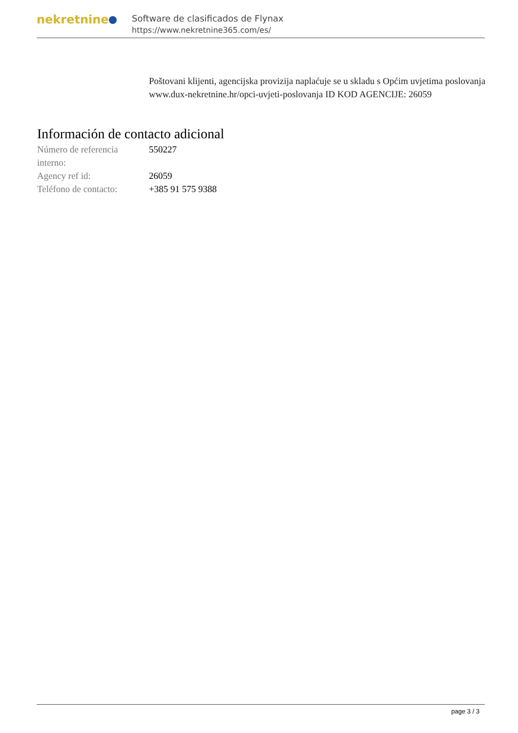nekretnine
Software de clasificados de Flynax
https://www.nekretnine365.com/es/
Poštovani klijenti, agencijska provizija naplaćuje se u skladu s Općim uvjetima poslovanja www.dux-nekretnine.hr/opci-uvjeti-poslovanja ID KOD AGENCIJE: 26059
Información de contacto adicional
| Número de referencia interno: | 550227 |
| Agency ref id: | 26059 |
| Teléfono de contacto: | +385 91 575 9388 |
page 3 / 3